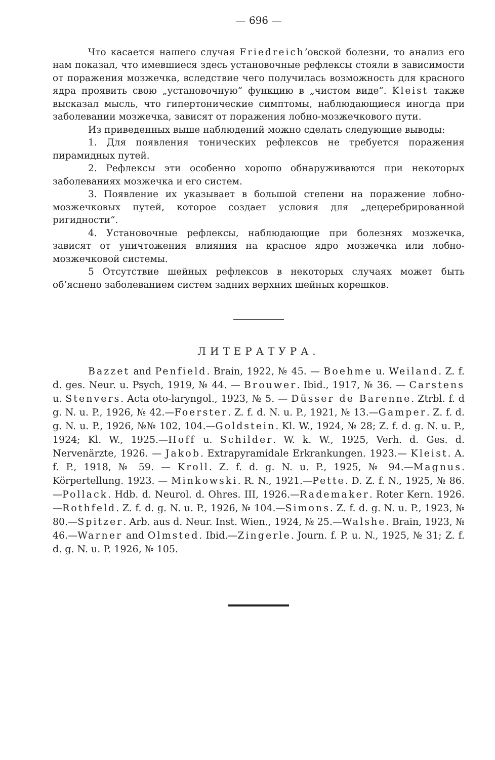— 696 —
Что касается нашего случая Friedreich’овской болезни, то анализ его нам показал, что имевшиеся здесь установочные рефлексы стояли в зависимости от поражения мозжечка, вследствие чего получилась возможность для красного ядра проявить свою „установочную“ функцию в „чистом виде“. Kleist также высказал мысль, что гипертонические симптомы, наблюдающиеся иногда при заболевании мозжечка, зависят от поражения лобно-мозжечкового пути.
Из приведенных выше наблюдений можно сделать следующие выводы:
1. Для появления тонических рефлексов не требуется поражения пирамидных путей.
2. Рефлексы эти особенно хорошо обнаруживаются при некоторых заболеваниях мозжечка и его систем.
3. Появление их указывает в большой степени на поражение лобно-мозжечковых путей, которое создает условия для „децеребрированной ригидности“.
4. Установочные рефлексы, наблюдающие при болезнях мозжечка, зависят от уничтожения влияния на красное ядро мозжечка или лобно-мозжечковой системы.
5 Отсутствие шейных рефлексов в некоторых случаях может быть об’яснено заболеванием систем задних верхних шейных корешков.
ЛИТЕРАТУРА.
Bazzet and Penfield. Brain, 1922, № 45. — Boehme u. Weiland. Z. f. d. ges. Neur. u. Psych, 1919, № 44. — Brouwer. Ibid., 1917, № 36. — Carstens u. Stenvers. Acta oto-laryngol., 1923, № 5. — Düsser de Barenne. Ztrbl. f. d g. N. u. P., 1926, № 42.—Foerster. Z. f. d. N. u. P., 1921, № 13.—Gamper. Z. f. d. g. N. u. P., 1926, №№ 102, 104.—Goldstein. Kl. W., 1924, № 28; Z. f. d. g. N. u. P., 1924; Kl. W., 1925.—Hoff u. Schilder. W. k. W., 1925, Verh. d. Ges. d. Nervenärzte, 1926. — Jakob. Extrapyramidale Erkrankungen. 1923.— Kleist. A. f. P., 1918, № 59. — Kroll. Z. f. d. g. N. u. P., 1925, № 94.—Magnus. Körpertellung. 1923. — Minkowski. R. N., 1921.—Pette. D. Z. f. N., 1925, № 86.—Pollack. Hdb. d. Neurol. d. Ohres. III, 1926.—Rademaker. Roter Kern. 1926.—Rothfeld. Z. f. d. g. N. u. P., 1926, № 104.—Simons. Z. f. d. g. N. u. P., 1923, № 80.—Spitzer. Arb. aus d. Neur. Inst. Wien., 1924, № 25.—Walshe. Brain, 1923, № 46.—Warner and Olmsted. Ibid.—Zingerle. Journ. f. P. u. N., 1925, № 31; Z. f. d. g. N. u. P. 1926, № 105.